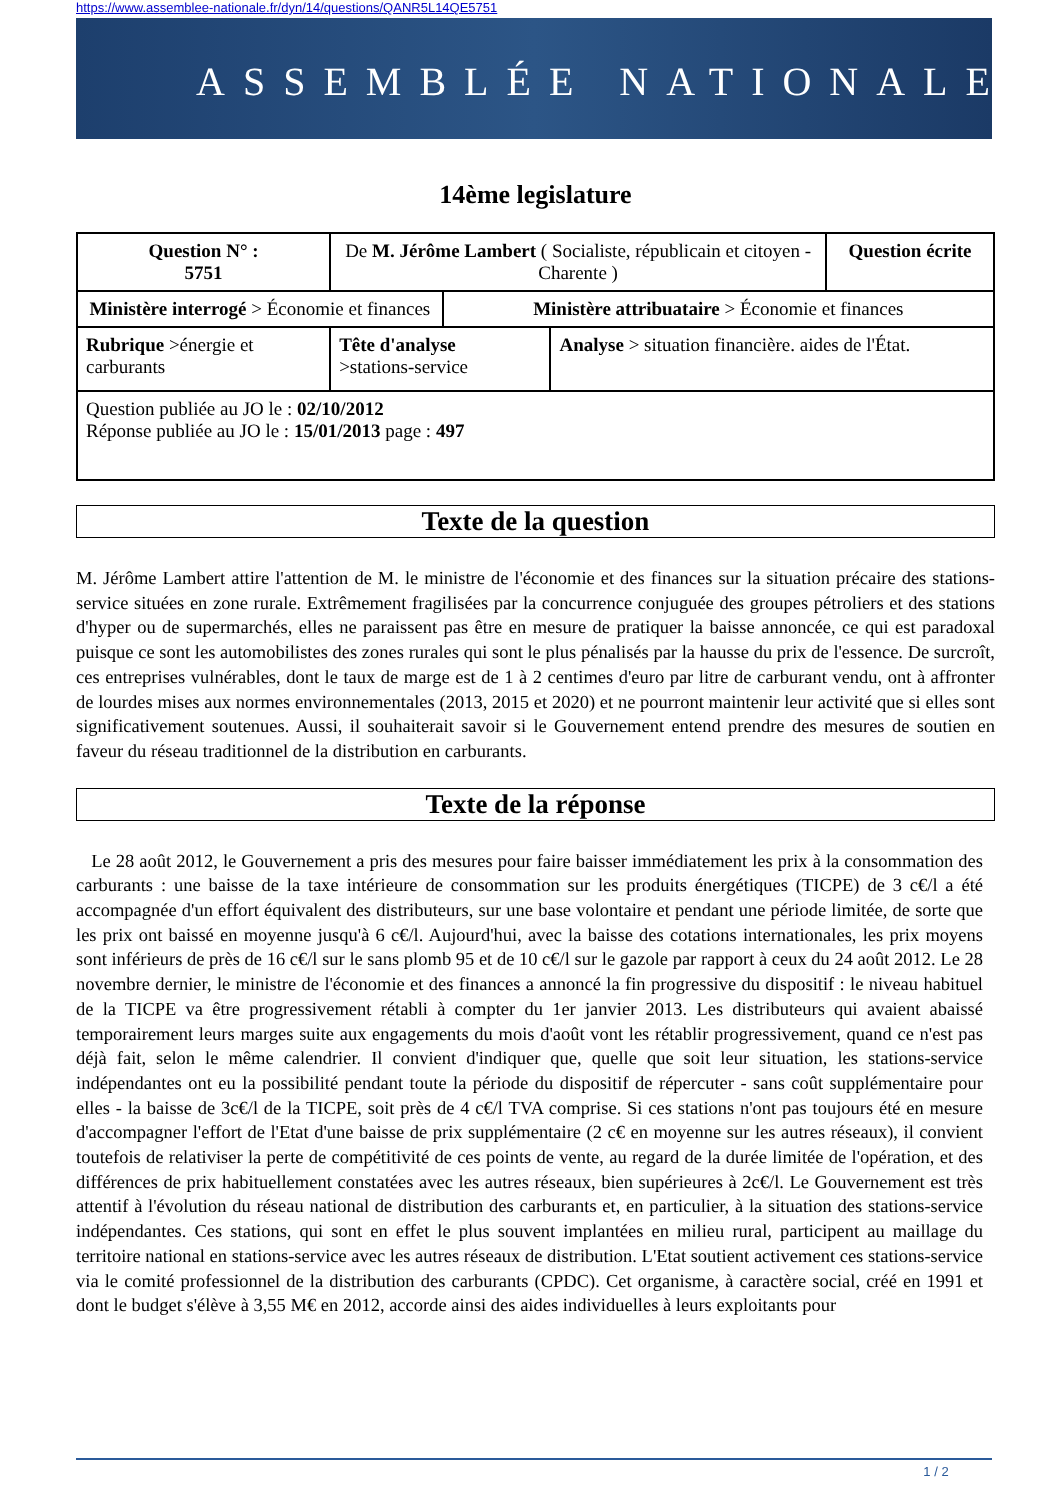https://www.assemblee-nationale.fr/dyn/14/questions/QANR5L14QE5751
ASSEMBLÉE NATIONALE
14ème legislature
| Question N° : 5751 | De M. Jérôme Lambert ( Socialiste, républicain et citoyen - Charente ) | | | Question écrite |
| Ministère interrogé > Économie et finances | | Ministère attribuataire > Économie et finances | | |
| Rubrique >énergie et carburants | Tête d'analyse >stations-service | | Analyse > situation financière. aides de l'État. | |
| Question publiée au JO le : 02/10/2012 Réponse publiée au JO le : 15/01/2013 page : 497 | | | | |
Texte de la question
M. Jérôme Lambert attire l'attention de M. le ministre de l'économie et des finances sur la situation précaire des stations-service situées en zone rurale. Extrêmement fragilisées par la concurrence conjuguée des groupes pétroliers et des stations d'hyper ou de supermarchés, elles ne paraissent pas être en mesure de pratiquer la baisse annoncée, ce qui est paradoxal puisque ce sont les automobilistes des zones rurales qui sont le plus pénalisés par la hausse du prix de l'essence. De surcroît, ces entreprises vulnérables, dont le taux de marge est de 1 à 2 centimes d'euro par litre de carburant vendu, ont à affronter de lourdes mises aux normes environnementales (2013, 2015 et 2020) et ne pourront maintenir leur activité que si elles sont significativement soutenues. Aussi, il souhaiterait savoir si le Gouvernement entend prendre des mesures de soutien en faveur du réseau traditionnel de la distribution en carburants.
Texte de la réponse
Le 28 août 2012, le Gouvernement a pris des mesures pour faire baisser immédiatement les prix à la consommation des carburants : une baisse de la taxe intérieure de consommation sur les produits énergétiques (TICPE) de 3 c€/l a été accompagnée d'un effort équivalent des distributeurs, sur une base volontaire et pendant une période limitée, de sorte que les prix ont baissé en moyenne jusqu'à 6 c€/l. Aujourd'hui, avec la baisse des cotations internationales, les prix moyens sont inférieurs de près de 16 c€/l sur le sans plomb 95 et de 10 c€/l sur le gazole par rapport à ceux du 24 août 2012. Le 28 novembre dernier, le ministre de l'économie et des finances a annoncé la fin progressive du dispositif : le niveau habituel de la TICPE va être progressivement rétabli à compter du 1er janvier 2013. Les distributeurs qui avaient abaissé temporairement leurs marges suite aux engagements du mois d'août vont les rétablir progressivement, quand ce n'est pas déjà fait, selon le même calendrier. Il convient d'indiquer que, quelle que soit leur situation, les stations-service indépendantes ont eu la possibilité pendant toute la période du dispositif de répercuter - sans coût supplémentaire pour elles - la baisse de 3c€/l de la TICPE, soit près de 4 c€/l TVA comprise. Si ces stations n'ont pas toujours été en mesure d'accompagner l'effort de l'Etat d'une baisse de prix supplémentaire (2 c€ en moyenne sur les autres réseaux), il convient toutefois de relativiser la perte de compétitivité de ces points de vente, au regard de la durée limitée de l'opération, et des différences de prix habituellement constatées avec les autres réseaux, bien supérieures à 2c€/l. Le Gouvernement est très attentif à l'évolution du réseau national de distribution des carburants et, en particulier, à la situation des stations-service indépendantes. Ces stations, qui sont en effet le plus souvent implantées en milieu rural, participent au maillage du territoire national en stations-service avec les autres réseaux de distribution. L'Etat soutient activement ces stations-service via le comité professionnel de la distribution des carburants (CPDC). Cet organisme, à caractère social, créé en 1991 et dont le budget s'élève à 3,55 M€ en 2012, accorde ainsi des aides individuelles à leurs exploitants pour
1 / 2